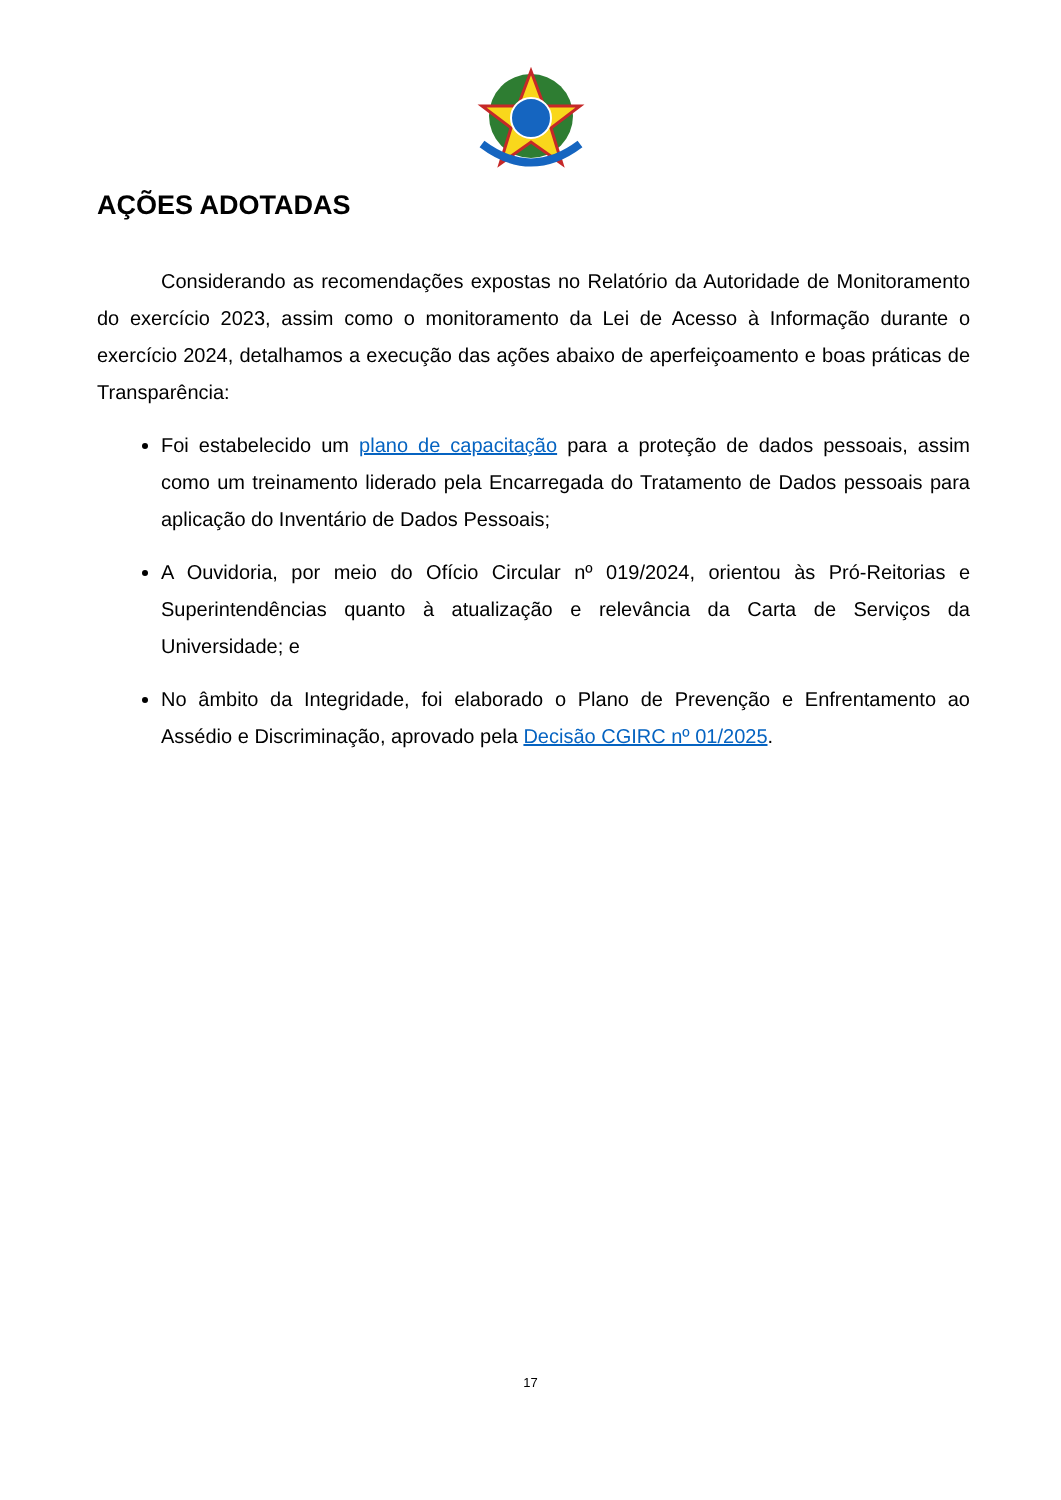AÇÕES ADOTADAS
Considerando as recomendações expostas no Relatório da Autoridade de Monitoramento do exercício 2023, assim como o monitoramento da Lei de Acesso à Informação durante o exercício 2024, detalhamos a execução das ações abaixo de aperfeiçoamento e boas práticas de Transparência:
Foi estabelecido um plano de capacitação para a proteção de dados pessoais, assim como um treinamento liderado pela Encarregada do Tratamento de Dados pessoais para aplicação do Inventário de Dados Pessoais;
A Ouvidoria, por meio do Ofício Circular nº 019/2024, orientou às Pró-Reitorias e Superintendências quanto à atualização e relevância da Carta de Serviços da Universidade; e
No âmbito da Integridade, foi elaborado o Plano de Prevenção e Enfrentamento ao Assédio e Discriminação, aprovado pela Decisão CGIRC nº 01/2025.
17